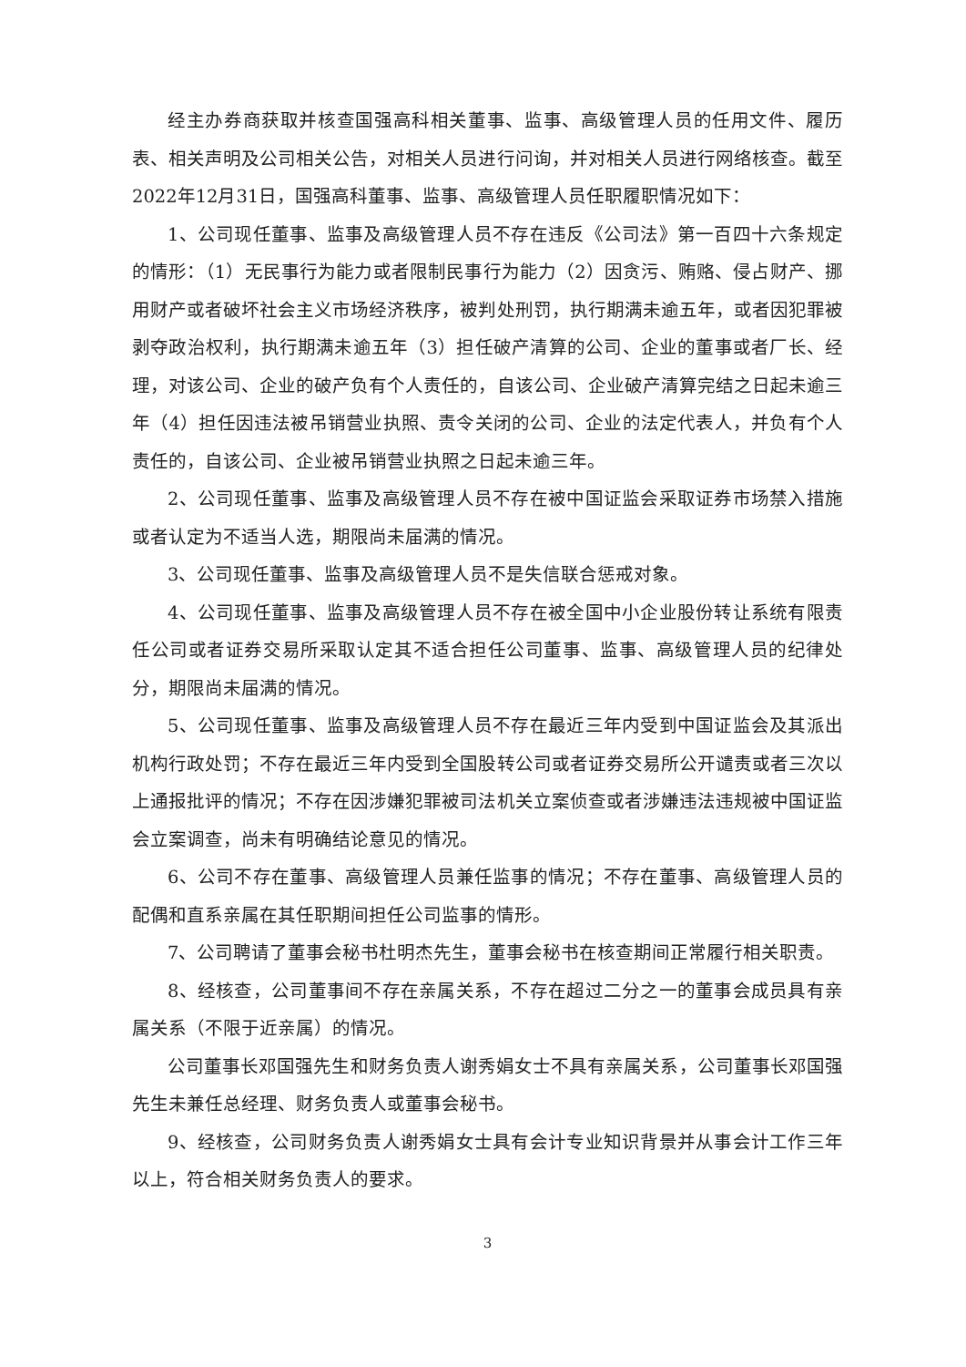经主办券商获取并核查国强高科相关董事、监事、高级管理人员的任用文件、履历表、相关声明及公司相关公告，对相关人员进行问询，并对相关人员进行网络核查。截至2022年12月31日，国强高科董事、监事、高级管理人员任职履职情况如下：
1、公司现任董事、监事及高级管理人员不存在违反《公司法》第一百四十六条规定的情形：（1）无民事行为能力或者限制民事行为能力（2）因贪污、贿赂、侵占财产、挪用财产或者破坏社会主义市场经济秩序，被判处刑罚，执行期满未逾五年，或者因犯罪被剥夺政治权利，执行期满未逾五年（3）担任破产清算的公司、企业的董事或者厂长、经理，对该公司、企业的破产负有个人责任的，自该公司、企业破产清算完结之日起未逾三年（4）担任因违法被吊销营业执照、责令关闭的公司、企业的法定代表人，并负有个人责任的，自该公司、企业被吊销营业执照之日起未逾三年。
2、公司现任董事、监事及高级管理人员不存在被中国证监会采取证券市场禁入措施或者认定为不适当人选，期限尚未届满的情况。
3、公司现任董事、监事及高级管理人员不是失信联合惩戒对象。
4、公司现任董事、监事及高级管理人员不存在被全国中小企业股份转让系统有限责任公司或者证券交易所采取认定其不适合担任公司董事、监事、高级管理人员的纪律处分，期限尚未届满的情况。
5、公司现任董事、监事及高级管理人员不存在最近三年内受到中国证监会及其派出机构行政处罚；不存在最近三年内受到全国股转公司或者证券交易所公开谴责或者三次以上通报批评的情况；不存在因涉嫌犯罪被司法机关立案侦查或者涉嫌违法违规被中国证监会立案调查，尚未有明确结论意见的情况。
6、公司不存在董事、高级管理人员兼任监事的情况；不存在董事、高级管理人员的配偶和直系亲属在其任职期间担任公司监事的情形。
7、公司聘请了董事会秘书杜明杰先生，董事会秘书在核查期间正常履行相关职责。
8、经核查，公司董事间不存在亲属关系，不存在超过二分之一的董事会成员具有亲属关系（不限于近亲属）的情况。
公司董事长邓国强先生和财务负责人谢秀娟女士不具有亲属关系，公司董事长邓国强先生未兼任总经理、财务负责人或董事会秘书。
9、经核查，公司财务负责人谢秀娟女士具有会计专业知识背景并从事会计工作三年以上，符合相关财务负责人的要求。
3